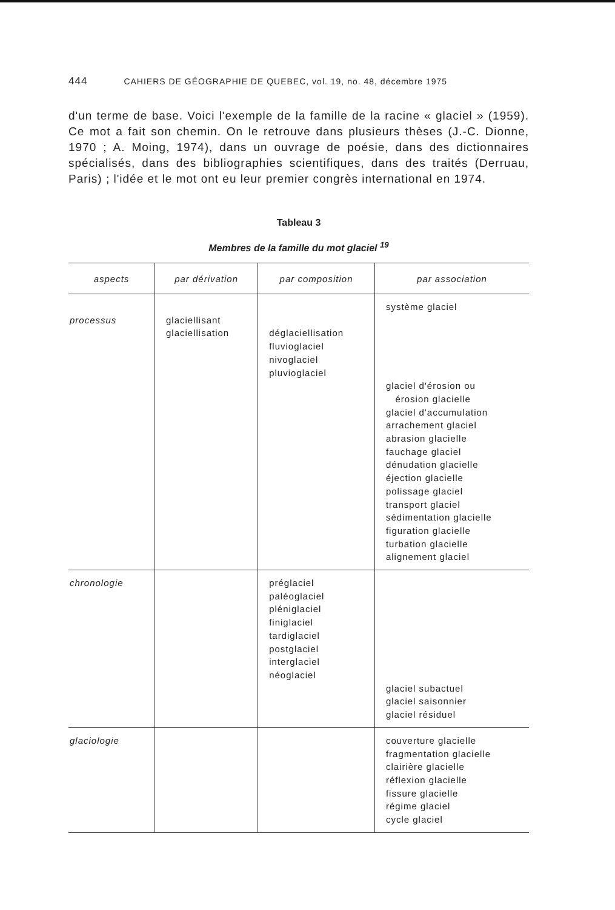444 CAHIERS DE GÉOGRAPHIE DE QUEBEC, vol. 19, no. 48, décembre 1975
d'un terme de base. Voici l'exemple de la famille de la racine « glaciel » (1959). Ce mot a fait son chemin. On le retrouve dans plusieurs thèses (J.-C. Dionne, 1970 ; A. Moing, 1974), dans un ouvrage de poésie, dans des dictionnaires spécialisés, dans des bibliographies scientifiques, dans des traités (Derruau, Paris) ; l'idée et le mot ont eu leur premier congrès international en 1974.
Tableau 3
Membres de la famille du mot glaciel <sup>19</sup>
| aspects | par dérivation | par composition | par association |
| --- | --- | --- | --- |
| processus | glaciellisant glaciellisation | déglaciellisation fluvioglaciel nivoglaciel pluvioglaciel | système glaciel glaciel d'érosion ou érosion glacielle glaciel d'accumulation arrachement glaciel abrasion glacielle fauchage glaciel dénudation glacielle éjection glacielle polissage glaciel transport glaciel sédimentation glacielle figuration glacielle turbation glacielle alignement glaciel |
| chronologie | | préglaciel paléoglaciel pléniglaciel finiglaciel tardiglaciel postglaciel interglaciel néoglaciel | glaciel subactuel glaciel saisonnier glaciel résiduel |
| glaciologie | | | couverture glacielle fragmentation glacielle clairière glacielle réflexion glacielle fissure glacielle régime glaciel cycle glaciel |